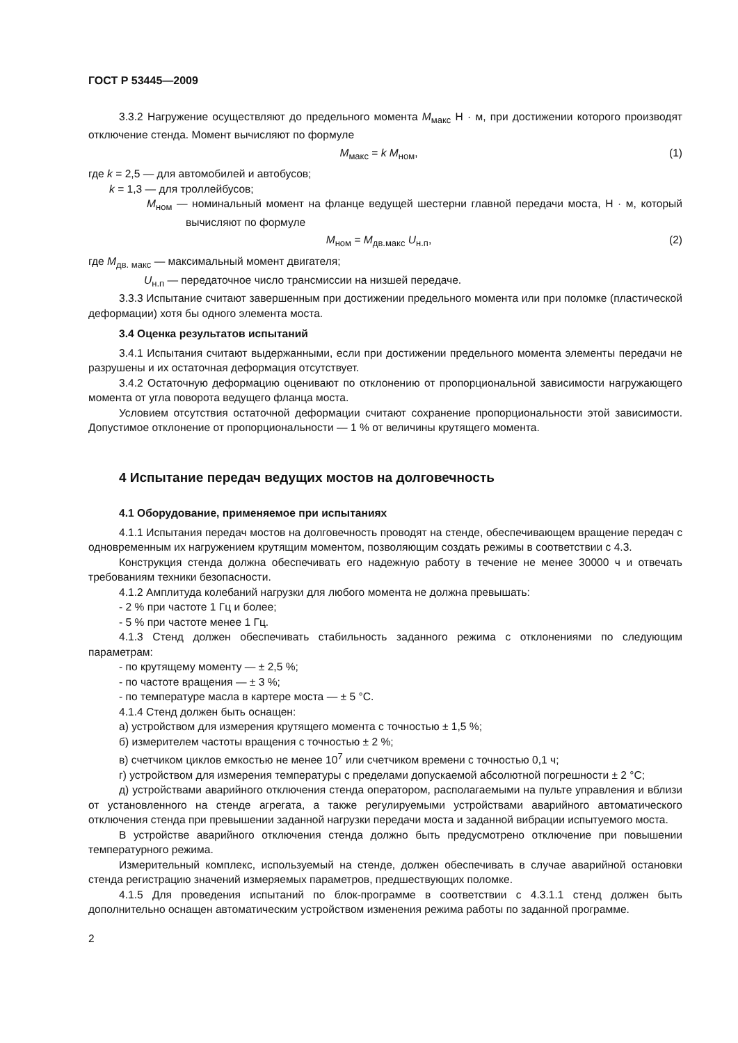ГОСТ Р 53445—2009
3.3.2 Нагружение осуществляют до предельного момента M<sub>макс</sub> Н · м, при достижении которого производят отключение стенда. Момент вычисляют по формуле
M<sub>макс</sub> = k M<sub>ном</sub>, (1)
где k = 2,5 — для автомобилей и автобусов;
k = 1,3 — для троллейбусов;
M<sub>ном</sub> — номинальный момент на фланце ведущей шестерни главной передачи моста, Н · м, который вычисляют по формуле
M<sub>ном</sub> = M<sub>дв.макс</sub> U<sub>н.п</sub>, (2)
где M<sub>дв. макс</sub> — максимальный момент двигателя;
U<sub>н.п</sub> — передаточное число трансмиссии на низшей передаче.
3.3.3 Испытание считают завершенным при достижении предельного момента или при поломке (пластической деформации) хотя бы одного элемента моста.
3.4 Оценка результатов испытаний
3.4.1 Испытания считают выдержанными, если при достижении предельного момента элементы передачи не разрушены и их остаточная деформация отсутствует.
3.4.2 Остаточную деформацию оценивают по отклонению от пропорциональной зависимости нагружающего момента от угла поворота ведущего фланца моста.
Условием отсутствия остаточной деформации считают сохранение пропорциональности этой зависимости. Допустимое отклонение от пропорциональности — 1 % от величины крутящего момента.
4 Испытание передач ведущих мостов на долговечность
4.1 Оборудование, применяемое при испытаниях
4.1.1 Испытания передач мостов на долговечность проводят на стенде, обеспечивающем вращение передач с одновременным их нагружением крутящим моментом, позволяющим создать режимы в соответствии с 4.3.
Конструкция стенда должна обеспечивать его надежную работу в течение не менее 30000 ч и отвечать требованиям техники безопасности.
4.1.2 Амплитуда колебаний нагрузки для любого момента не должна превышать:
- 2 % при частоте 1 Гц и более;
- 5 % при частоте менее 1 Гц.
4.1.3 Стенд должен обеспечивать стабильность заданного режима с отклонениями по следующим параметрам:
- по крутящему моменту — ± 2,5 %;
- по частоте вращения — ± 3 %;
- по температуре масла в картере моста — ± 5 °С.
4.1.4 Стенд должен быть оснащен:
а) устройством для измерения крутящего момента с точностью ± 1,5 %;
б) измерителем частоты вращения с точностью ± 2 %;
в) счетчиком циклов емкостью не менее 10<sup>7</sup> или счетчиком времени с точностью 0,1 ч;
г) устройством для измерения температуры с пределами допускаемой абсолютной погрешности ± 2 °С;
д) устройствами аварийного отключения стенда оператором, располагаемыми на пульте управления и вблизи от установленного на стенде агрегата, а также регулируемыми устройствами аварийного автоматического отключения стенда при превышении заданной нагрузки передачи моста и заданной вибрации испытуемого моста.
В устройстве аварийного отключения стенда должно быть предусмотрено отключение при повышении температурного режима.
Измерительный комплекс, используемый на стенде, должен обеспечивать в случае аварийной остановки стенда регистрацию значений измеряемых параметров, предшествующих поломке.
4.1.5 Для проведения испытаний по блок-программе в соответствии с 4.3.1.1 стенд должен быть дополнительно оснащен автоматическим устройством изменения режима работы по заданной программе.
2